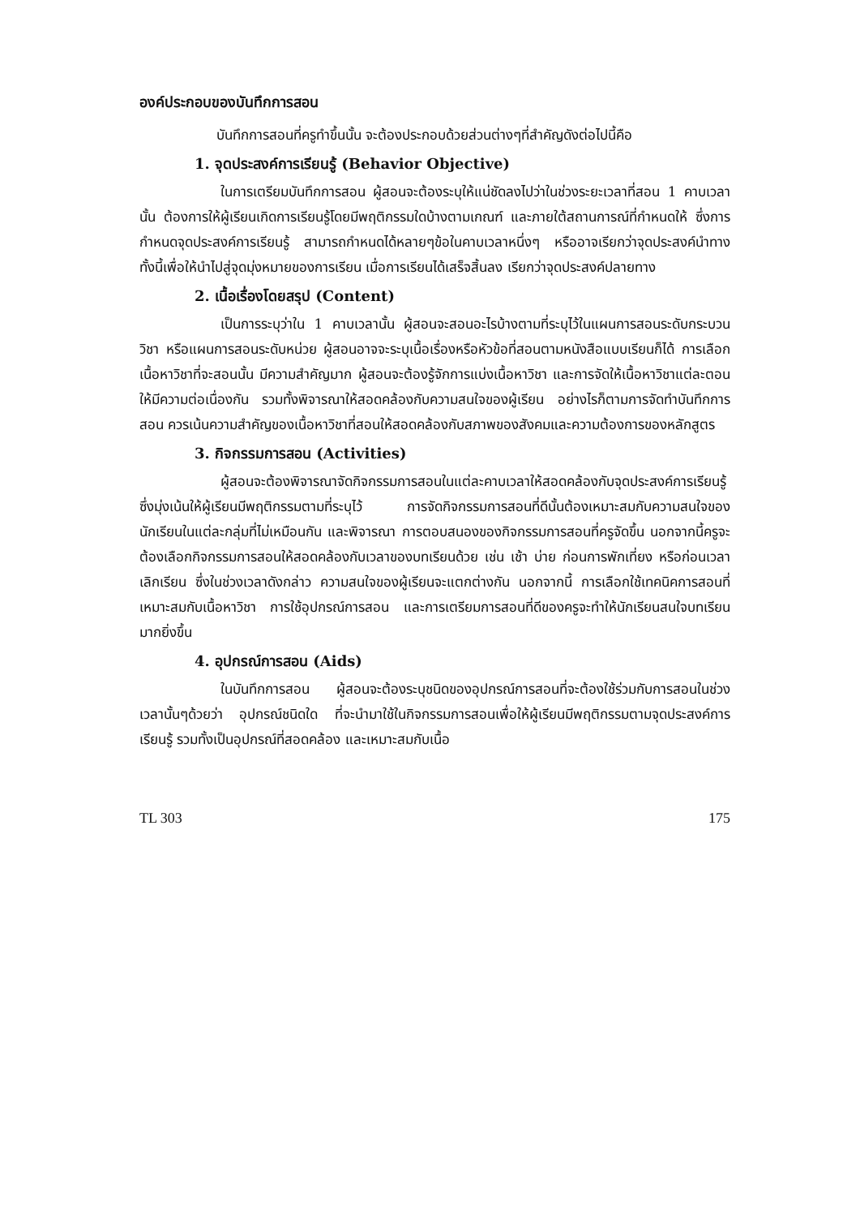องค์ประกอบของบันทึกการสอน
บันทึกการสอนที่ครูทำขึ้นนั้น จะต้องประกอบด้วยส่วนต่างๆที่สำคัญดังต่อไปนี้คือ
1. จุดประสงค์การเรียนรู้ (Behavior Objective)
ในการเตรียมบันทึกการสอน ผู้สอนจะต้องระบุให้แน่ชัดลงไปว่าในช่วงระยะเวลาที่สอน 1 คาบเวลานั้น ต้องการให้ผู้เรียนเกิดการเรียนรู้โดยมีพฤติกรรมใดบ้างตามเกณฑ์ และภายใต้สถานการณ์ที่กำหนดให้ ซึ่งการกำหนดจุดประสงค์การเรียนรู้ สามารถกำหนดได้หลายๆข้อในคาบเวลาหนึ่งๆ หรืออาจเรียกว่าจุดประสงค์นำทาง ทั้งนี้เพื่อให้นำไปสู่จุดมุ่งหมายของการเรียน เมื่อการเรียนได้เสร็จสิ้นลง เรียกว่าจุดประสงค์ปลายทาง
2. เนื้อเรื่องโดยสรุป (Content)
เป็นการระบุว่าใน 1 คาบเวลานั้น ผู้สอนจะสอนอะไรบ้างตามที่ระบุไว้ในแผนการสอนระดับกระบวนวิชา หรือแผนการสอนระดับหน่วย ผู้สอนอาจจะระบุเนื้อเรื่องหรือหัวข้อที่สอนตามหนังสือแบบเรียนก็ได้ การเลือกเนื้อหาวิชาที่จะสอนนั้น มีความสำคัญมาก ผู้สอนจะต้องรู้จักการแบ่งเนื้อหาวิชา และการจัดให้เนื้อหาวิชาแต่ละตอนให้มีความต่อเนื่องกัน รวมทั้งพิจารณาให้สอดคล้องกับความสนใจของผู้เรียน อย่างไรก็ตามการจัดทำบันทึกการสอน ควรเน้นความสำคัญของเนื้อหาวิชาที่สอนให้สอดคล้องกับสภาพของสังคมและความต้องการของหลักสูตร
3. กิจกรรมการสอน (Activities)
ผู้สอนจะต้องพิจารณาจัดกิจกรรมการสอนในแต่ละคาบเวลาให้สอดคล้องกับจุดประสงค์การเรียนรู้ ซึ่งมุ่งเน้นให้ผู้เรียนมีพฤติกรรมตามที่ระบุไว้ การจัดกิจกรรมการสอนที่ดีนั้นต้องเหมาะสมกับความสนใจของนักเรียนในแต่ละกลุ่มที่ไม่เหมือนกัน และพิจารณา การตอบสนองของกิจกรรมการสอนที่ครูจัดขึ้น นอกจากนี้ครูจะต้องเลือกกิจกรรมการสอนให้สอดคล้องกับเวลาของบทเรียนด้วย เช่น เช้า บ่าย ก่อนการพักเที่ยง หรือก่อนเวลาเลิกเรียน ซึ่งในช่วงเวลาดังกล่าว ความสนใจของผู้เรียนจะแตกต่างกัน นอกจากนี้ การเลือกใช้เทคนิคการสอนที่เหมาะสมกับเนื้อหาวิชา การใช้อุปกรณ์การสอน และการเตรียมการสอนที่ดีของครูจะทำให้นักเรียนสนใจบทเรียนมากยิ่งขึ้น
4. อุปกรณ์การสอน (Aids)
ในบันทึกการสอน ผู้สอนจะต้องระบุชนิดของอุปกรณ์การสอนที่จะต้องใช้ร่วมกับการสอนในช่วงเวลานั้นๆด้วยว่า อุปกรณ์ชนิดใด ที่จะนำมาใช้ในกิจกรรมการสอนเพื่อให้ผู้เรียนมีพฤติกรรมตามจุดประสงค์การเรียนรู้ รวมทั้งเป็นอุปกรณ์ที่สอดคล้อง และเหมาะสมกับเนื้อ
TL 303 175